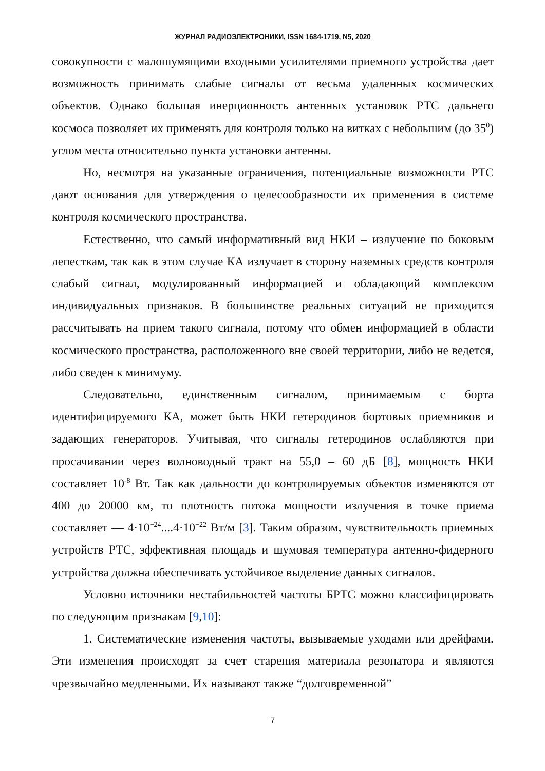ЖУРНАЛ РАДИОЭЛЕКТРОНИКИ, ISSN 1684-1719, N5, 2020
совокупности с малошумящими входными усилителями приемного устройства дает возможность принимать слабые сигналы от весьма удаленных космических объектов. Однако большая инерционность антенных установок РТС дальнего космоса позволяет их применять для контроля только на витках с небольшим (до 35<sup>0</sup>) углом места относительно пункта установки антенны.
Но, несмотря на указанные ограничения, потенциальные возможности РТС дают основания для утверждения о целесообразности их применения в системе контроля космического пространства.
Естественно, что самый информативный вид НКИ – излучение по боковым лепесткам, так как в этом случае КА излучает в сторону наземных средств контроля слабый сигнал, модулированный информацией и обладающий комплексом индивидуальных признаков. В большинстве реальных ситуаций не приходится рассчитывать на прием такого сигнала, потому что обмен информацией в области космического пространства, расположенного вне своей территории, либо не ведется, либо сведен к минимуму.
Следовательно, единственным сигналом, принимаемым с борта идентифицируемого КА, может быть НКИ гетеродинов бортовых приемников и задающих генераторов. Учитывая, что сигналы гетеродинов ослабляются при просачивании через волноводный тракт на 55,0 – 60 дБ [8], мощность НКИ составляет 10<sup>-8</sup> Вт. Так как дальности до контролируемых объектов изменяются от 400 до 20000 км, то плотность потока мощности излучения в точке приема составляет — 4·10<sup>−24</sup>....4·10<sup>−22</sup> Вт/м [3]. Таким образом, чувствительность приемных устройств РТС, эффективная площадь и шумовая температура антенно-фидерного устройства должна обеспечивать устойчивое выделение данных сигналов.
Условно источники нестабильностей частоты БРТС можно классифицировать по следующим признакам [9,10]:
1. Систематические изменения частоты, вызываемые уходами или дрейфами. Эти изменения происходят за счет старения материала резонатора и являются чрезвычайно медленными. Их называют также “долговременной”
7